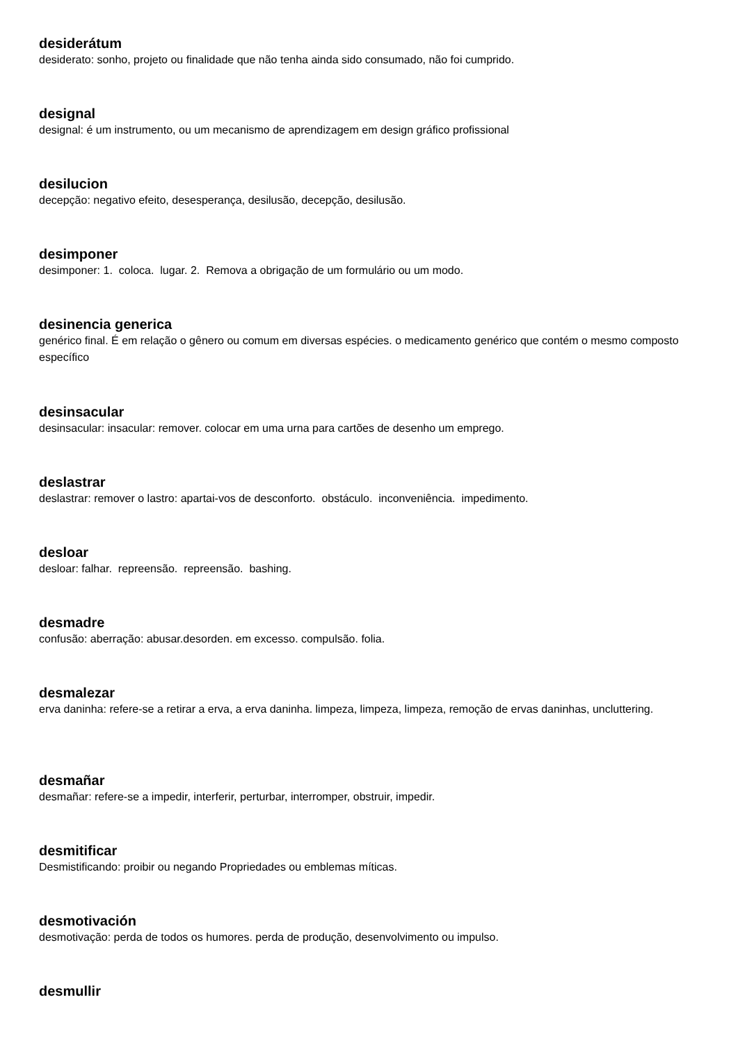desiderátum
desiderato: sonho, projeto ou finalidade que não tenha ainda sido consumado, não foi cumprido.
designal
designal: é um instrumento, ou um mecanismo de aprendizagem em design gráfico profissional
desilucion
decepção: negativo efeito, desesperança, desilusão, decepção, desilusão.
desimponer
desimponer: 1. coloca. lugar. 2. Remova a obrigação de um formulário ou um modo.
desinencia generica
genérico final. É em relação o gênero ou comum em diversas espécies. o medicamento genérico que contém o mesmo composto específico
desinsacular
desinsacular: insacular: remover. colocar em uma urna para cartões de desenho um emprego.
deslastrar
deslastrar: remover o lastro: apartai-vos de desconforto. obstáculo. inconveniência. impedimento.
desloar
desloar: falhar. repreensão. repreensão. bashing.
desmadre
confusão: aberração: abusar.desorden. em excesso. compulsão. folia.
desmalezar
erva daninha: refere-se a retirar a erva, a erva daninha. limpeza, limpeza, limpeza, remoção de ervas daninhas, uncluttering.
desmañar
desmañar: refere-se a impedir, interferir, perturbar, interromper, obstruir, impedir.
desmitificar
Desmistificando: proibir ou negando Propriedades ou emblemas míticas.
desmotivación
desmotivação: perda de todos os humores. perda de produção, desenvolvimento ou impulso.
desmullir